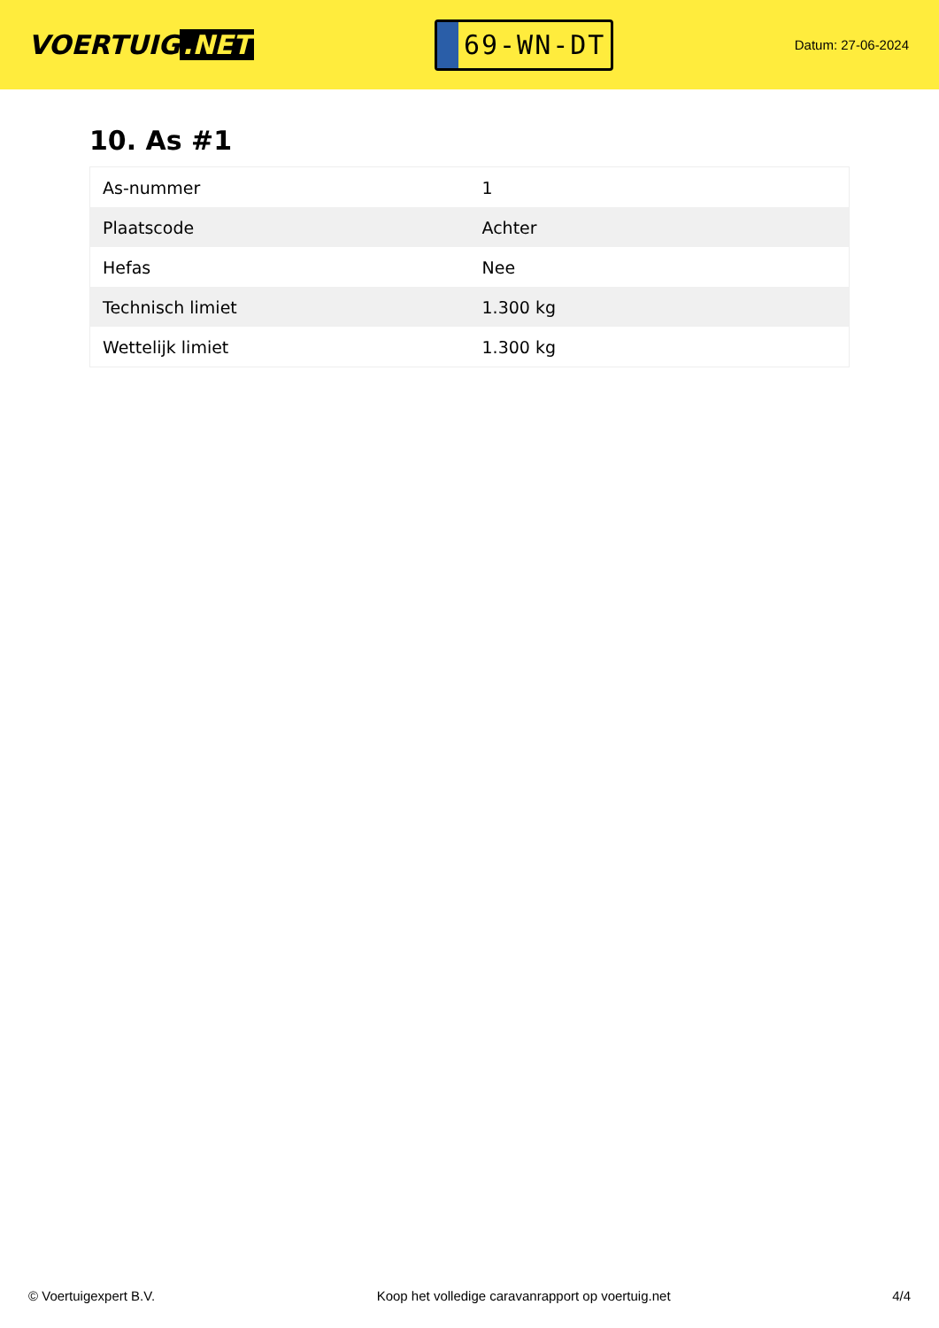VOERTUIG.NET
69-WN-DT
Datum: 27-06-2024
10. As #1
| As-nummer | 1 |
| Plaatscode | Achter |
| Hefas | Nee |
| Technisch limiet | 1.300 kg |
| Wettelijk limiet | 1.300 kg |
© Voertuigexpert B.V. Koop het volledige caravanrapport op voertuig.net 4/4